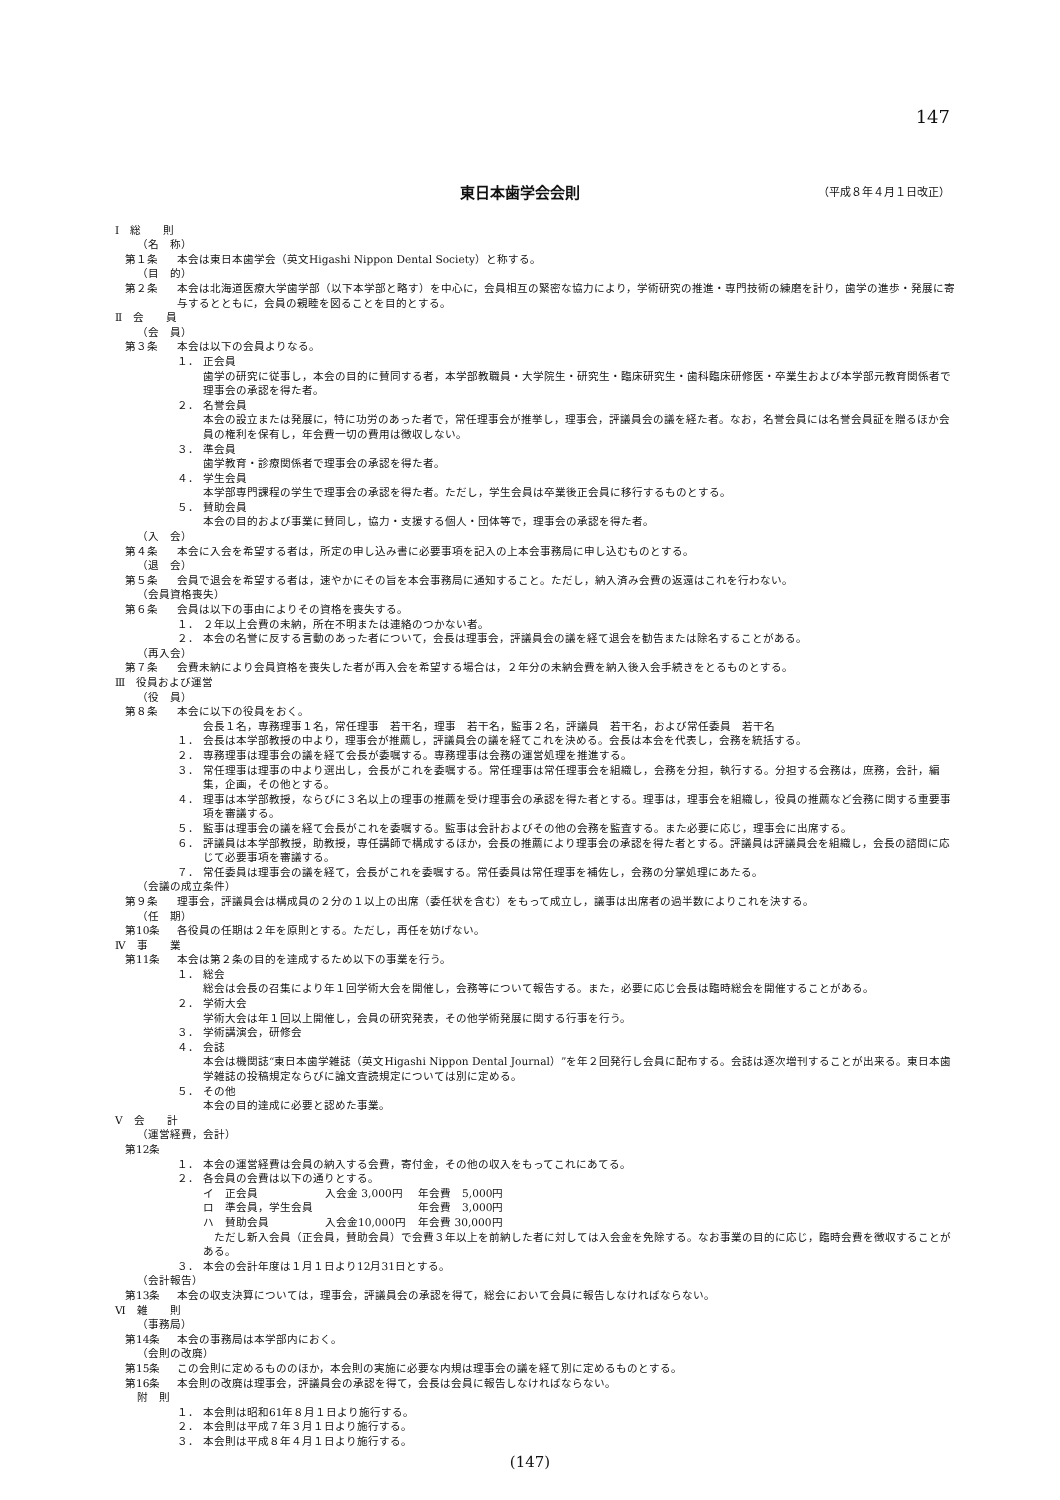147
東日本歯学会会則
（平成８年４月１日改正）
Ⅰ　総　　則
（名　称）
第１条 本会は東日本歯学会（英文Higashi Nippon Dental Society）と称する。
（目　的）
第２条 本会は北海道医療大学歯学部（以下本学部と略す）を中心に，会員相互の緊密な協力により，学術研究の推進・専門技術の練磨を計り，歯学の進歩・発展に寄与するとともに，会員の親睦を図ることを目的とする。
Ⅱ　会　　員
（会　員）
第３条 本会は以下の会員よりなる。
１． 正会員
歯学の研究に従事し，本会の目的に賛同する者，本学部教職員・大学院生・研究生・臨床研究生・歯科臨床研修医・卒業生および本学部元教育関係者で理事会の承認を得た者。
２． 名誉会員
本会の設立または発展に，特に功労のあった者で，常任理事会が推挙し，理事会，評議員会の議を経た者。なお，名誉会員には名誉会員証を贈るほか会員の権利を保有し，年会費一切の費用は徴収しない。
３． 準会員
歯学教育・診療関係者で理事会の承認を得た者。
４． 学生会員
本学部専門課程の学生で理事会の承認を得た者。ただし，学生会員は卒業後正会員に移行するものとする。
５． 賛助会員
本会の目的および事業に賛同し，協力・支援する個人・団体等で，理事会の承認を得た者。
（入　会）
第４条 本会に入会を希望する者は，所定の申し込み書に必要事項を記入の上本会事務局に申し込むものとする。
（退　会）
第５条 会員で退会を希望する者は，速やかにその旨を本会事務局に通知すること。ただし，納入済み会費の返還はこれを行わない。
（会員資格喪失）
第６条 会員は以下の事由によりその資格を喪失する。
１． ２年以上会費の未納，所在不明または連絡のつかない者。
２． 本会の名誉に反する言動のあった者について，会長は理事会，評議員会の議を経て退会を勧告または除名することがある。
（再入会）
第７条 会費未納により会員資格を喪失した者が再入会を希望する場合は，２年分の未納会費を納入後入会手続きをとるものとする。
Ⅲ　役員および運営
（役　員）
第８条 本会に以下の役員をおく。
会長１名，専務理事１名，常任理事　若干名，理事　若干名，監事２名，評議員　若干名，および常任委員　若干名
１． 会長は本学部教授の中より，理事会が推薦し，評議員会の議を経てこれを決める。会長は本会を代表し，会務を統括する。
２． 専務理事は理事会の議を経て会長が委嘱する。専務理事は会務の運営処理を推進する。
３． 常任理事は理事の中より選出し，会長がこれを委嘱する。常任理事は常任理事会を組織し，会務を分担，執行する。分担する会務は，庶務，会計，編集，企画，その他とする。
４． 理事は本学部教授，ならびに３名以上の理事の推薦を受け理事会の承認を得た者とする。理事は，理事会を組織し，役員の推薦など会務に関する重要事項を審議する。
５． 監事は理事会の議を経て会長がこれを委嘱する。監事は会計およびその他の会務を監査する。また必要に応じ，理事会に出席する。
６． 評議員は本学部教授，助教授，専任講師で構成するほか，会長の推薦により理事会の承認を得た者とする。評議員は評議員会を組織し，会長の諮問に応じて必要事項を審議する。
７． 常任委員は理事会の議を経て，会長がこれを委嘱する。常任委員は常任理事を補佐し，会務の分掌処理にあたる。
（会議の成立条件）
第９条 理事会，評議員会は構成員の２分の１以上の出席（委任状を含む）をもって成立し，議事は出席者の過半数によりこれを決する。
（任　期）
第10条 各役員の任期は２年を原則とする。ただし，再任を妨げない。
Ⅳ　事　　業
第11条 本会は第２条の目的を達成するため以下の事業を行う。
１． 総会
総会は会長の召集により年１回学術大会を開催し，会務等について報告する。また，必要に応じ会長は臨時総会を開催することがある。
２． 学術大会
学術大会は年１回以上開催し，会員の研究発表，その他学術発展に関する行事を行う。
３． 学術講演会，研修会
４． 会誌
本会は機関誌“東日本歯学雑誌（英文Higashi Nippon Dental Journal）”を年２回発行し会員に配布する。会誌は逐次増刊することが出来る。東日本歯学雑誌の投稿規定ならびに論文査読規定については別に定める。
５． その他
本会の目的達成に必要と認めた事業。
Ⅴ　会　　計
（運営経費，会計）
第12条
１． 本会の運営経費は会員の納入する会費，寄付金，その他の収入をもってこれにあてる。
２． 各会員の会費は以下の通りとする。
| イ 正会員 | 入会金 3,000円 | 年会費 5,000円 |
| ロ 準会員，学生会員 | | 年会費 3,000円 |
| ハ 賛助会員 | 入会金10,000円 | 年会費 30,000円 |
　ただし新入会員（正会員，賛助会員）で会費３年以上を前納した者に対しては入会金を免除する。なお事業の目的に応じ，臨時会費を徴収することがある。
３． 本会の会計年度は１月１日より12月31日とする。
（会計報告）
第13条 本会の収支決算については，理事会，評議員会の承認を得て，総会において会員に報告しなければならない。
Ⅵ　雑　　則
（事務局）
第14条 本会の事務局は本学部内におく。
（会則の改廃）
第15条 この会則に定めるもののほか，本会則の実施に必要な内規は理事会の議を経て別に定めるものとする。
第16条 本会則の改廃は理事会，評議員会の承認を得て，会長は会員に報告しなければならない。
附　則
１． 本会則は昭和61年８月１日より施行する。
２． 本会則は平成７年３月１日より施行する。
３． 本会則は平成８年４月１日より施行する。
(147)